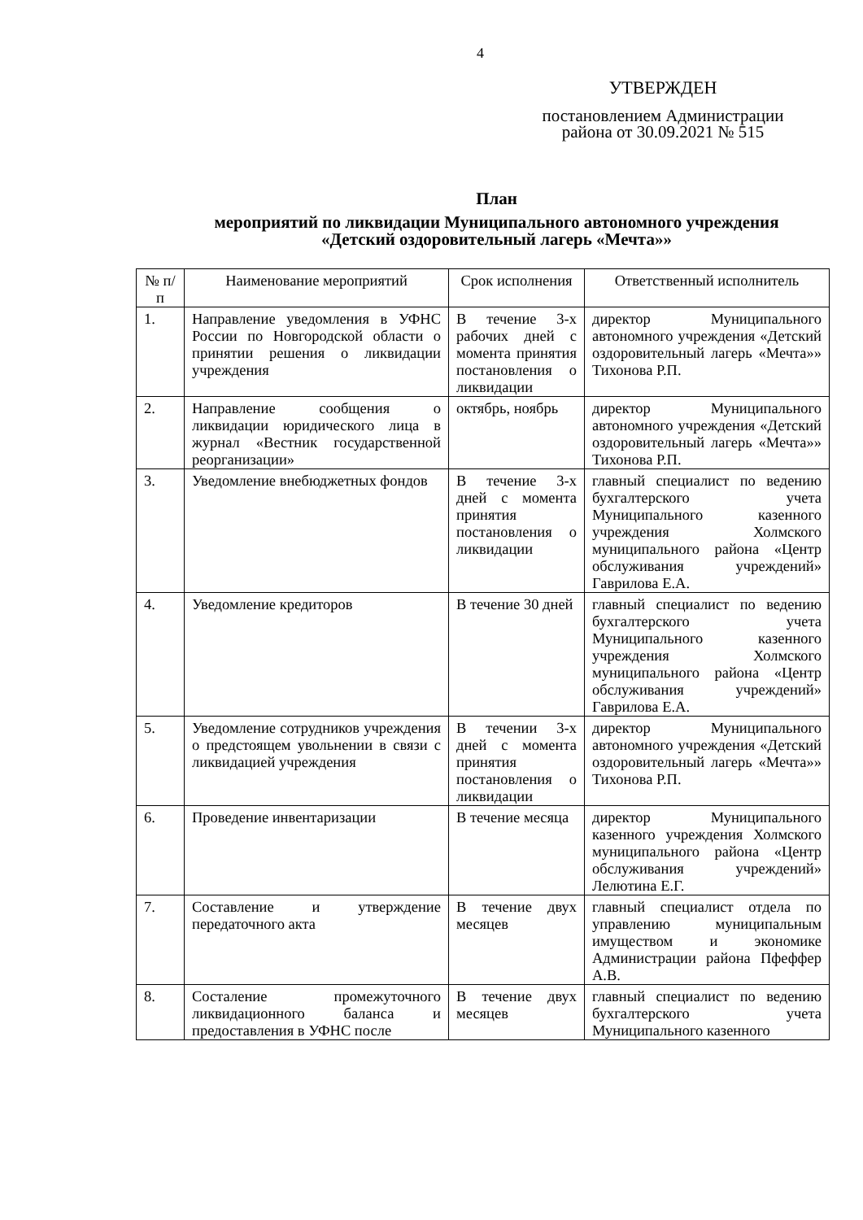4
УТВЕРЖДЕН
постановлением Администрации района от 30.09.2021 № 515
План
мероприятий по ликвидации Муниципального автономного учреждения
«Детский оздоровительный лагерь «Мечта»»
| № п/п | Наименование мероприятий | Срок исполнения | Ответственный исполнитель |
| --- | --- | --- | --- |
| 1. | Направление уведомления в УФНС России по Новгородской области о принятии решения о ликвидации учреждения | В течение 3-х рабочих дней с момента принятия постановления о ликвидации | директор Муниципального автономного учреждения «Детский оздоровительный лагерь «Мечта»» Тихонова Р.П. |
| 2. | Направление сообщения о ликвидации юридического лица в журнал «Вестник государственной реорганизации» | октябрь, ноябрь | директор Муниципального автономного учреждения «Детский оздоровительный лагерь «Мечта»» Тихонова Р.П. |
| 3. | Уведомление внебюджетных фондов | В течение 3-х дней с момента принятия постановления о ликвидации | главный специалист по ведению бухгалтерского учета Муниципального казенного учреждения Холмского муниципального района «Центр обслуживания учреждений» Гаврилова Е.А. |
| 4. | Уведомление кредиторов | В течение 30 дней | главный специалист по ведению бухгалтерского учета Муниципального казенного учреждения Холмского муниципального района «Центр обслуживания учреждений» Гаврилова Е.А. |
| 5. | Уведомление сотрудников учреждения о предстоящем увольнении в связи с ликвидацией учреждения | В течении 3-х дней с момента принятия постановления о ликвидации | директор Муниципального автономного учреждения «Детский оздоровительный лагерь «Мечта»» Тихонова Р.П. |
| 6. | Проведение инвентаризации | В течение месяца | директор Муниципального казенного учреждения Холмского муниципального района «Центр обслуживания учреждений» Лелютина Е.Г. |
| 7. | Составление и утверждение передаточного акта | В течение двух месяцев | главный специалист отдела по управлению муниципальным имуществом и экономике Администрации района Пфеффер А.В. |
| 8. | Состаление промежуточного ликвидационного баланса и предоставления в УФНС после | В течение двух месяцев | главный специалист по ведению бухгалтерского учета Муниципального казенного |